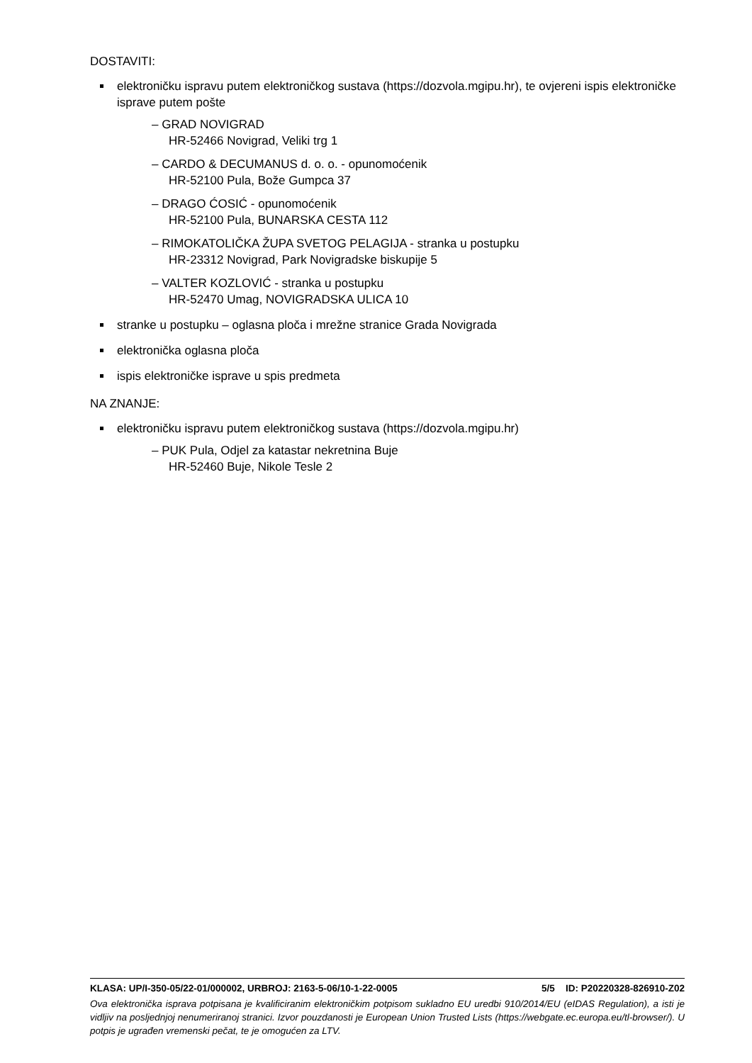DOSTAVITI:
elektroničku ispravu putem elektroničkog sustava (https://dozvola.mgipu.hr), te ovjereni ispis elektroničke isprave putem pošte
– GRAD NOVIGRAD
HR-52466 Novigrad, Veliki trg 1
– CARDO & DECUMANUS d. o. o. - opunomoćenik
HR-52100 Pula, Bože Gumpca 37
– DRAGO ĆOSIĆ - opunomoćenik
HR-52100 Pula, BUNARSKA CESTA 112
– RIMOKATOLIČKA ŽUPA SVETOG PELAGIJA - stranka u postupku
HR-23312 Novigrad, Park Novigradske biskupije 5
– VALTER KOZLOVIĆ - stranka u postupku
HR-52470 Umag, NOVIGRADSKA ULICA 10
stranke u postupku – oglasna ploča i mrežne stranice Grada Novigrada
elektronička oglasna ploča
ispis elektroničke isprave u spis predmeta
NA ZNANJE:
elektroničku ispravu putem elektroničkog sustava (https://dozvola.mgipu.hr)
– PUK Pula, Odjel za katastar nekretnina Buje
HR-52460 Buje, Nikole Tesle 2
KLASA: UP/I-350-05/22-01/000002, URBROJ: 2163-5-06/10-1-22-0005 5/5 ID: P20220328-826910-Z02
Ova elektronička isprava potpisana je kvalificiranim elektroničkim potpisom sukladno EU uredbi 910/2014/EU (eIDAS Regulation), a isti je vidljiv na posljednjoj nenumeriranoj stranici. Izvor pouzdanosti je European Union Trusted Lists (https://webgate.ec.europa.eu/tl-browser/). U potpis je ugrađen vremenski pečat, te je omogućen za LTV.